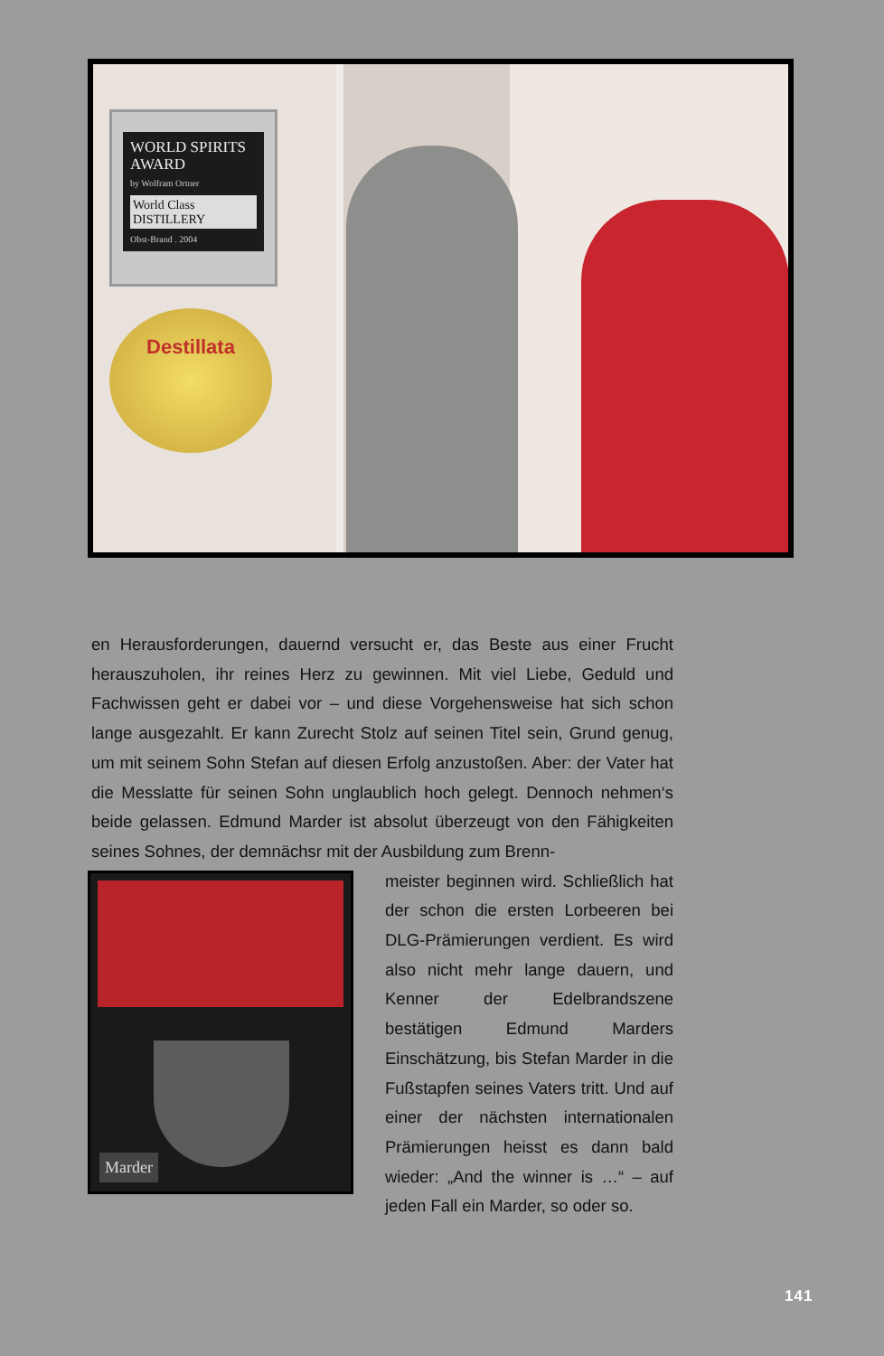WORLD SPIRITS AWARD
by Wolfram Ortner
World Class DISTILLERY
Obst-Brand . 2004
Destillata
en Herausforderungen, dauernd versucht er, das Beste aus einer Frucht herauszuholen, ihr reines Herz zu gewinnen. Mit viel Liebe, Geduld und Fachwissen geht er dabei vor – und diese Vorgehensweise hat sich schon lange ausgezahlt. Er kann Zurecht Stolz auf seinen Titel sein, Grund genug, um mit seinem Sohn Stefan auf diesen Erfolg anzustoßen. Aber: der Vater hat die Messlatte für seinen Sohn unglaublich hoch gelegt. Dennoch nehmen‘s beide gelassen. Edmund Marder ist absolut überzeugt von den Fähigkeiten seines Sohnes, der demnächsr mit der Ausbildung zum Brenn-
Marder
meister beginnen wird. Schließlich hat der schon die ersten Lorbeeren bei DLG-Prämierungen verdient. Es wird also nicht mehr lange dauern, und Kenner der Edelbrandszene bestätigen Edmund Marders Einschätzung, bis Stefan Marder in die Fußstapfen seines Vaters tritt. Und auf einer der nächsten internationalen Prämierungen heisst es dann bald wieder: „And the winner is …“ – auf jeden Fall ein Marder, so oder so.
141